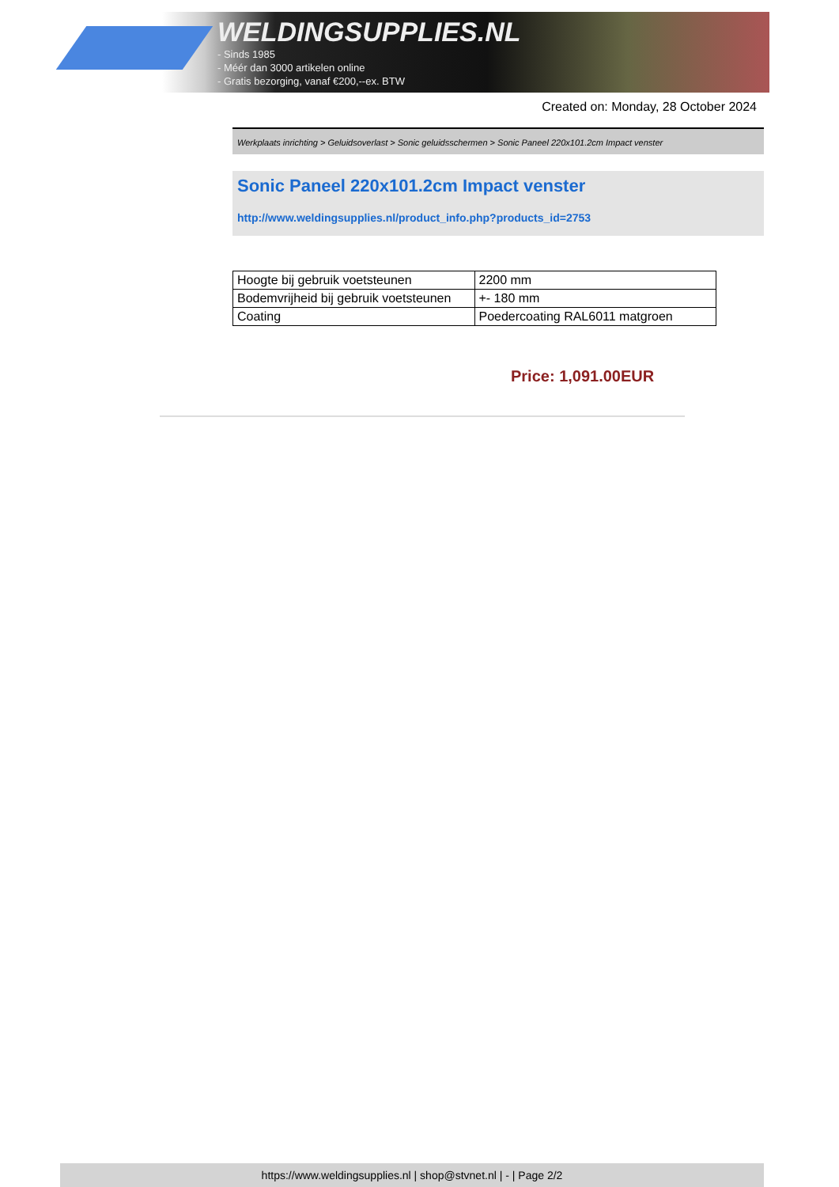WELDINGSUPPLIES.NL
- Sinds 1985
- Méér dan 3000 artikelen online
- Gratis bezorging, vanaf €200,--ex. BTW
Created on: Monday, 28 October 2024
Werkplaats inrichting > Geluidsoverlast > Sonic geluidsschermen > Sonic Paneel 220x101.2cm Impact venster
Sonic Paneel 220x101.2cm Impact venster
http://www.weldingsupplies.nl/product_info.php?products_id=2753
| Hoogte bij gebruik voetsteunen | 2200 mm |
| Bodemvrijheid bij gebruik voetsteunen | +- 180 mm |
| Coating | Poedercoating RAL6011 matgroen |
Price: 1,091.00EUR
https://www.weldingsupplies.nl | shop@stvnet.nl | - | Page 2/2